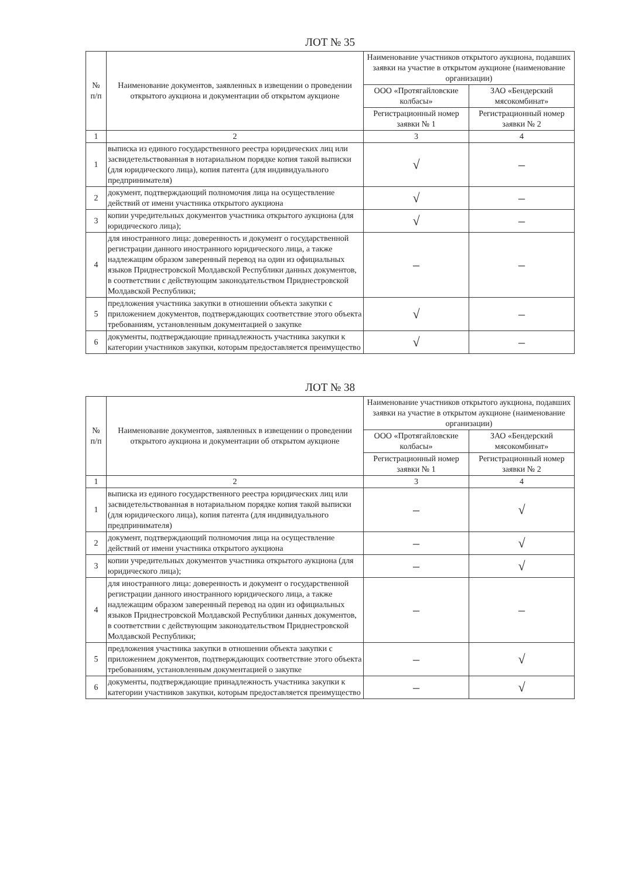ЛОТ № 35
| № п/п | Наименование документов, заявленных в извещении о проведении открытого аукциона и документации об открытом аукционе | Наименование участников открытого аукциона, подавших заявки на участие в открытом аукционе (наименование организации) | |
| --- | --- | --- | --- |
| | | ООО «Протягайловские колбасы» | ЗАО «Бендерский мясокомбинат» |
| | | Регистрационный номер заявки № 1 | Регистрационный номер заявки № 2 |
| 1 | 2 | 3 | 4 |
| 1 | выписка из единого государственного реестра юридических лиц или засвидетельствованная в нотариальном порядке копия такой выписки (для юридического лица), копия патента (для индивидуального предпринимателя) | √ | – |
| 2 | документ, подтверждающий полномочия лица на осуществление действий от имени участника открытого аукциона | √ | – |
| 3 | копии учредительных документов участника открытого аукциона (для юридического лица); | √ | – |
| 4 | для иностранного лица: доверенность и документ о государственной регистрации данного иностранного юридического лица, а также надлежащим образом заверенный перевод на один из официальных языков Приднестровской Молдавской Республики данных документов, в соответствии с действующим законодательством Приднестровской Молдавской Республики; | – | – |
| 5 | предложения участника закупки в отношении объекта закупки с приложением документов, подтверждающих соответствие этого объекта требованиям, установленным документацией о закупке | √ | – |
| 6 | документы, подтверждающие принадлежность участника закупки к категории участников закупки, которым предоставляется преимущество | √ | – |
ЛОТ № 38
| № п/п | Наименование документов, заявленных в извещении о проведении открытого аукциона и документации об открытом аукционе | Наименование участников открытого аукциона, подавших заявки на участие в открытом аукционе (наименование организации) | |
| --- | --- | --- | --- |
| | | ООО «Протягайловские колбасы» | ЗАО «Бендерский мясокомбинат» |
| | | Регистрационный номер заявки № 1 | Регистрационный номер заявки № 2 |
| 1 | 2 | 3 | 4 |
| 1 | выписка из единого государственного реестра юридических лиц или засвидетельствованная в нотариальном порядке копия такой выписки (для юридического лица), копия патента (для индивидуального предпринимателя) | – | √ |
| 2 | документ, подтверждающий полномочия лица на осуществление действий от имени участника открытого аукциона | – | √ |
| 3 | копии учредительных документов участника открытого аукциона (для юридического лица); | – | √ |
| 4 | для иностранного лица: доверенность и документ о государственной регистрации данного иностранного юридического лица, а также надлежащим образом заверенный перевод на один из официальных языков Приднестровской Молдавской Республики данных документов, в соответствии с действующим законодательством Приднестровской Молдавской Республики; | – | – |
| 5 | предложения участника закупки в отношении объекта закупки с приложением документов, подтверждающих соответствие этого объекта требованиям, установленным документацией о закупке | – | √ |
| 6 | документы, подтверждающие принадлежность участника закупки к категории участников закупки, которым предоставляется преимущество | – | √ |